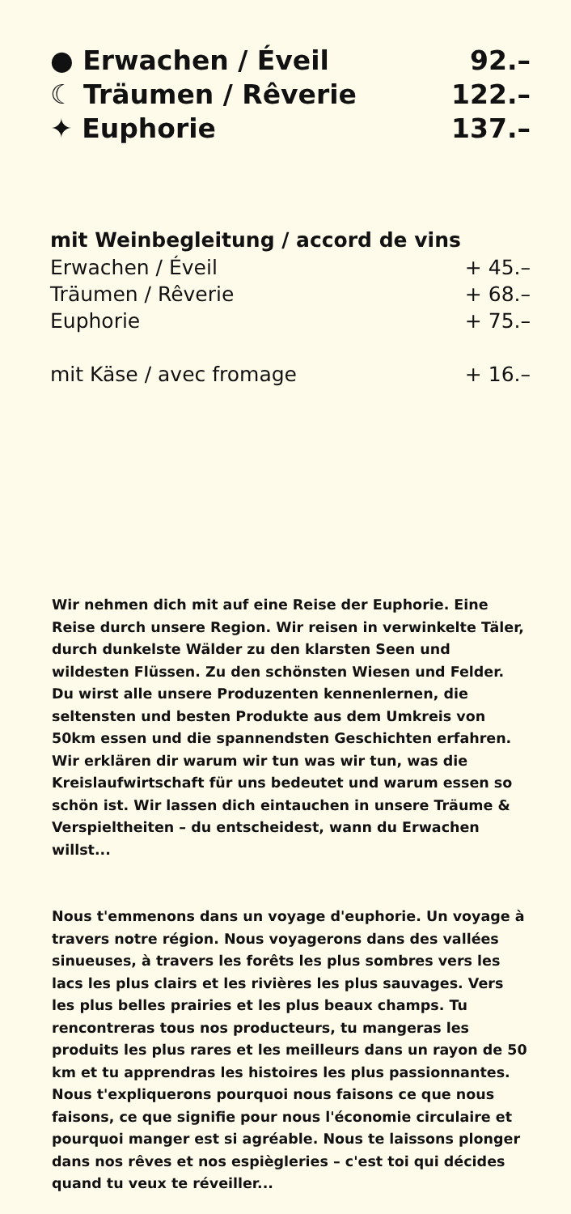● Erwachen / Éveil 92.–
☾ Träumen / Rêverie 122.–
✦ Euphorie 137.–
mit Weinbegleitung / accord de vins
Erwachen / Éveil + 45.–
Träumen / Rêverie + 68.–
Euphorie + 75.–
mit Käse / avec fromage + 16.–
Wir nehmen dich mit auf eine Reise der Euphorie. Eine Reise durch unsere Region. Wir reisen in verwinkelte Täler, durch dunkelste Wälder zu den klarsten Seen und wildesten Flüssen. Zu den schönsten Wiesen und Felder. Du wirst alle unsere Produzenten kennenlernen, die seltensten und besten Produkte aus dem Umkreis von 50km essen und die spannendsten Geschichten erfahren. Wir erklären dir warum wir tun was wir tun, was die Kreislaufwirtschaft für uns bedeutet und warum essen so schön ist. Wir lassen dich eintauchen in unsere Träume & Verspieltheiten – du entscheidest, wann du Erwachen willst...
Nous t'emmenons dans un voyage d'euphorie. Un voyage à travers notre région. Nous voyagerons dans des vallées sinueuses, à travers les forêts les plus sombres vers les lacs les plus clairs et les rivières les plus sauvages. Vers les plus belles prairies et les plus beaux champs. Tu rencontreras tous nos producteurs, tu mangeras les produits les plus rares et les meilleurs dans un rayon de 50 km et tu apprendras les histoires les plus passionnantes. Nous t'expliquerons pourquoi nous faisons ce que nous faisons, ce que signifie pour nous l'économie circulaire et pourquoi manger est si agréable. Nous te laissons plonger dans nos rêves et nos espiègleries – c'est toi qui décides quand tu veux te réveiller...